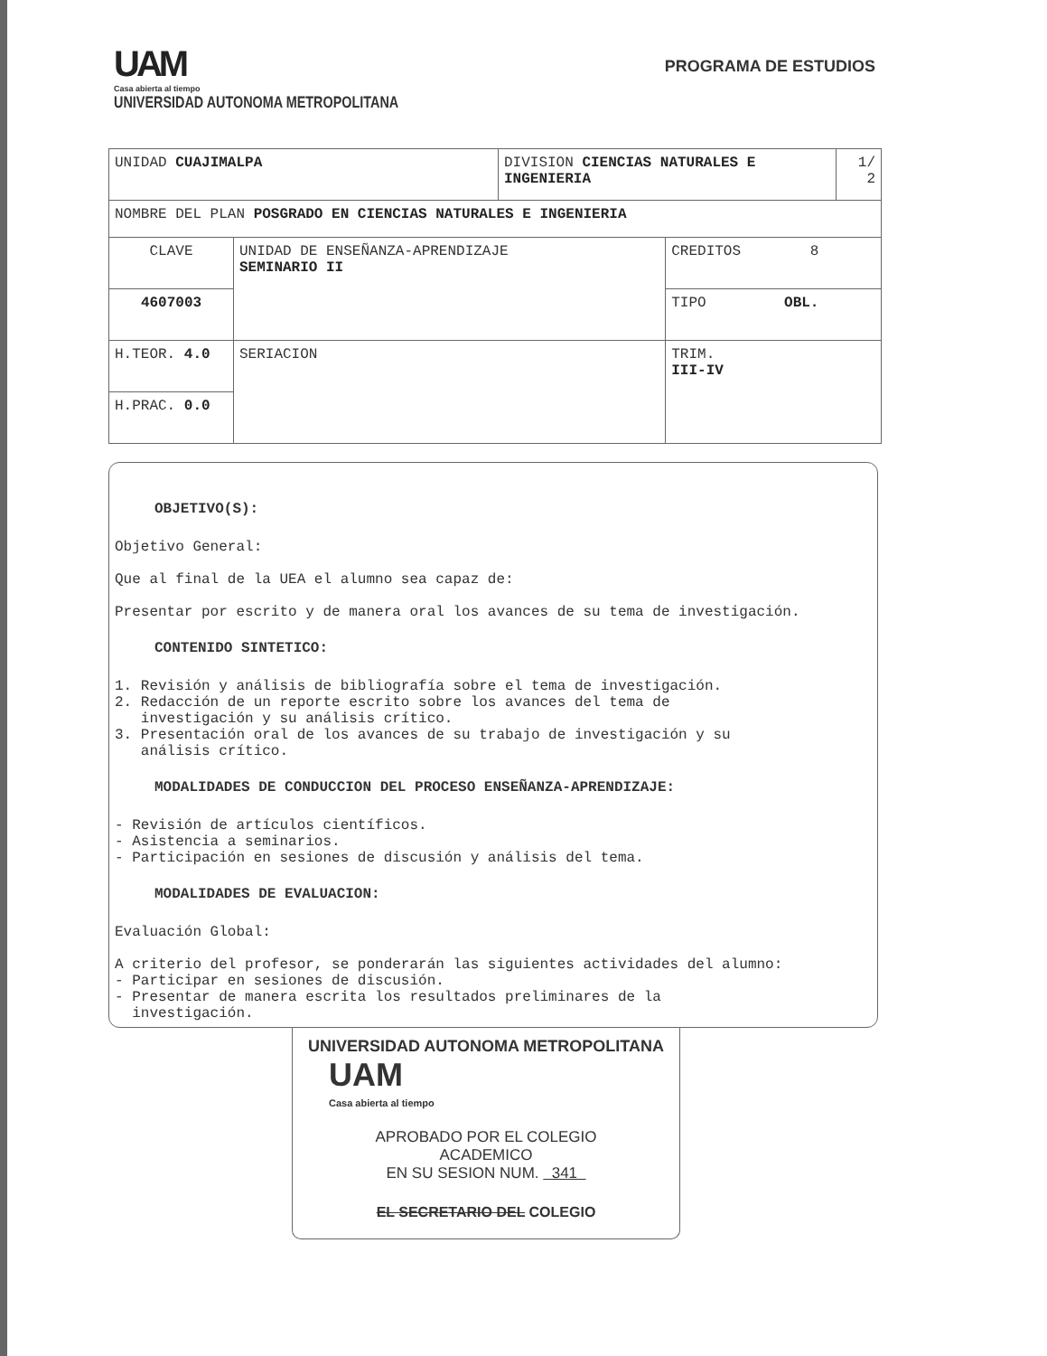UAM
Casa abierta al tiempo
UNIVERSIDAD AUTONOMA METROPOLITANA
PROGRAMA DE ESTUDIOS
| UNIDAD CUAJIMALPA | | DIVISION CIENCIAS NATURALES E INGENIERIA | | 1/ 2 |
| NOMBRE DEL PLAN POSGRADO EN CIENCIAS NATURALES E INGENIERIA | | | | |
| CLAVE | UNIDAD DE ENSEÑANZA-APRENDIZAJE SEMINARIO II | | CREDITOS 8 | |
| 4607003 | | | TIPO OBL. | |
| | | | TRIM. III-IV | |
| H.TEOR. 4.0 | SERIACION | | | |
| H.PRAC. 0.0 | | | | |
OBJETIVO(S):
Objetivo General:
Que al final de la UEA el alumno sea capaz de:
Presentar por escrito y de manera oral los avances de su tema de investigación.
CONTENIDO SINTETICO:
1. Revisión y análisis de bibliografía sobre el tema de investigación. 2. Redacción de un reporte escrito sobre los avances del tema de investigación y su análisis crítico. 3. Presentación oral de los avances de su trabajo de investigación y su análisis crítico.
MODALIDADES DE CONDUCCION DEL PROCESO ENSEÑANZA-APRENDIZAJE:
- Revisión de artículos científicos. - Asistencia a seminarios. - Participación en sesiones de discusión y análisis del tema.
MODALIDADES DE EVALUACION:
Evaluación Global:
A criterio del profesor, se ponderarán las siguientes actividades del alumno: - Participar en sesiones de discusión. - Presentar de manera escrita los resultados preliminares de la investigación.
UNIVERSIDAD AUTONOMA METROPOLITANA
UAM
Casa abierta al tiempo
APROBADO POR EL COLEGIO
ACADEMICO
EN SU SESION NUM. 341
EL SECRETARIO DEL COLEGIO